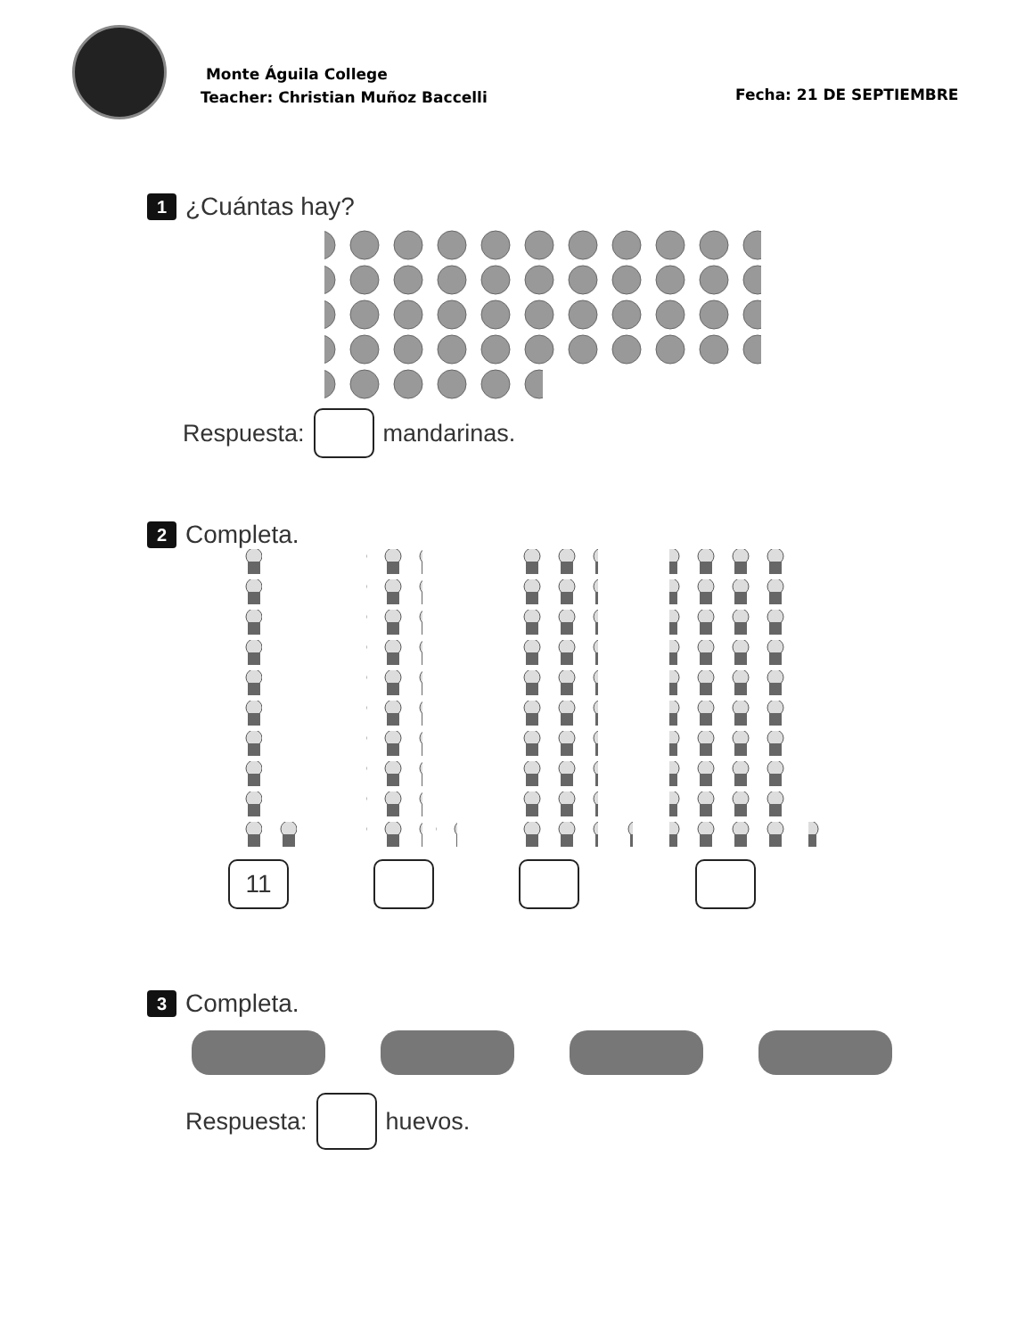Monte Águila College
Teacher: Christian Muñoz Baccelli
Fecha: 21 DE SEPTIEMBRE
1 ¿Cuántas hay?
Respuesta: mandarinas.
2 Completa.
11
3 Completa.
Respuesta: huevos.